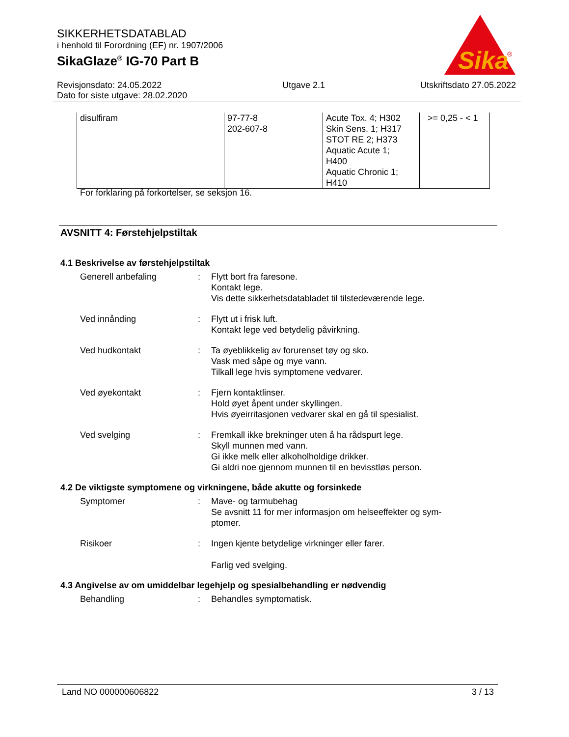SIKKERHETSDATABLAD
i henhold til Forordning (EF) nr. 1907/2006
SikaGlaze<sup>®</sup> IG-70 Part B
Sika
®
Revisjonsdato: 24.05.2022
Dato for siste utgave: 28.02.2020
Utgave 2.1 Utskriftsdato 27.05.2022
| disulfiram | 97-77-8 202-607-8 | Acute Tox. 4; H302 Skin Sens. 1; H317 STOT RE 2; H373 Aquatic Acute 1; H400 Aquatic Chronic 1; H410 | >= 0,25 - < 1 |
For forklaring på forkortelser, se seksjon 16.
AVSNITT 4: Førstehjelpstiltak
4.1 Beskrivelse av førstehjelpstiltak
Generell anbefaling : Flytt bort fra faresone.
Kontakt lege.
Vis dette sikkerhetsdatabladet til tilstedeværende lege.
Ved innånding : Flytt ut i frisk luft.
Kontakt lege ved betydelig påvirkning.
Ved hudkontakt : Ta øyeblikkelig av forurenset tøy og sko.
Vask med såpe og mye vann.
Tilkall lege hvis symptomene vedvarer.
Ved øyekontakt : Fjern kontaktlinser.
Hold øyet åpent under skyllingen.
Hvis øyeirritasjonen vedvarer skal en gå til spesialist.
Ved svelging : Fremkall ikke brekninger uten å ha rådspurt lege.
Skyll munnen med vann.
Gi ikke melk eller alkoholholdige drikker.
Gi aldri noe gjennom munnen til en bevisstløs person.
4.2 De viktigste symptomene og virkningene, både akutte og forsinkede
Symptomer : Mave- og tarmubehag
Se avsnitt 11 for mer informasjon om helseeffekter og sym-
ptomer.
Risikoer : Ingen kjente betydelige virkninger eller farer.
Farlig ved svelging.
4.3 Angivelse av om umiddelbar legehjelp og spesialbehandling er nødvendig
Behandling : Behandles symptomatisk.
Land NO 000000606822 3 / 13